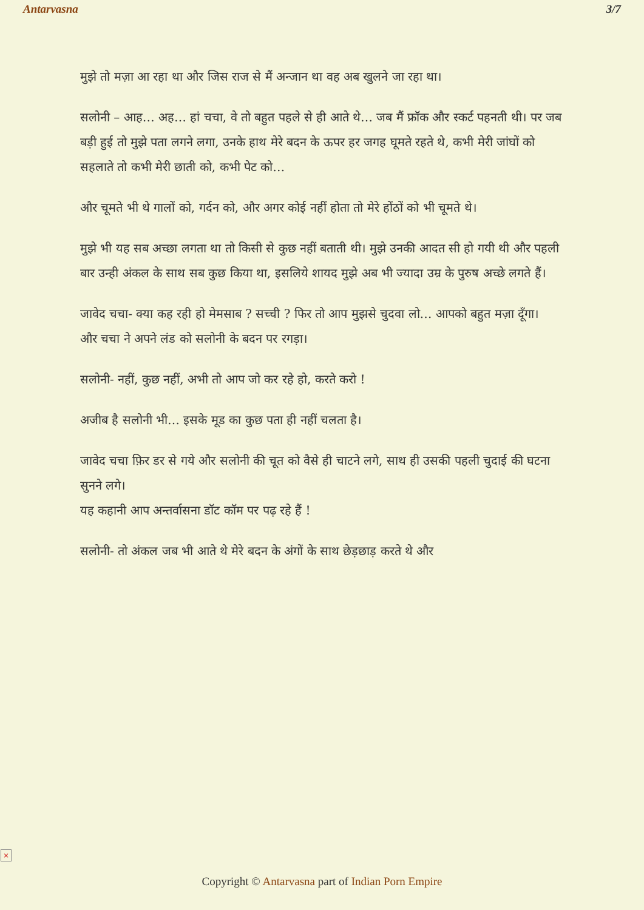Antarvasna 3/7
मुझे तो मज़ा आ रहा था और जिस राज से मैं अन्जान था वह अब खुलने जा रहा था।
सलोनी – आह… अह… हां चचा, वे तो बहुत पहले से ही आते थे… जब मैं फ्रॉक और स्कर्ट पहनती थी। पर जब बड़ी हुई तो मुझे पता लगने लगा, उनके हाथ मेरे बदन के ऊपर हर जगह घूमते रहते थे, कभी मेरी जांघों को सहलाते तो कभी मेरी छाती को, कभी पेट को…
और चूमते भी थे गालों को, गर्दन को, और अगर कोई नहीं होता तो मेरे होंठों को भी चूमते थे।
मुझे भी यह सब अच्छा लगता था तो किसी से कुछ नहीं बताती थी। मुझे उनकी आदत सी हो गयी थी और पहली बार उन्ही अंकल के साथ सब कुछ किया था, इसलिये शायद मुझे अब भी ज्यादा उम्र के पुरुष अच्छे लगते हैं।
जावेद चचा- क्या कह रही हो मेमसाब ? सच्ची ? फिर तो आप मुझसे चुदवा लो… आपको बहुत मज़ा दूँगा।
और चचा ने अपने लंड को सलोनी के बदन पर रगड़ा।
सलोनी- नहीं, कुछ नहीं, अभी तो आप जो कर रहे हो, करते करो !
अजीब है सलोनी भी… इसके मूड का कुछ पता ही नहीं चलता है।
जावेद चचा फ़िर डर से गये और सलोनी की चूत को वैसे ही चाटने लगे, साथ ही उसकी पहली चुदाई की घटना सुनने लगे।
यह कहानी आप अन्तर्वासना डॉट कॉम पर पढ़ रहे हैं !
सलोनी- तो अंकल जब भी आते थे मेरे बदन के अंगों के साथ छेड़छाड़ करते थे और
×
Copyright © Antarvasna part of Indian Porn Empire